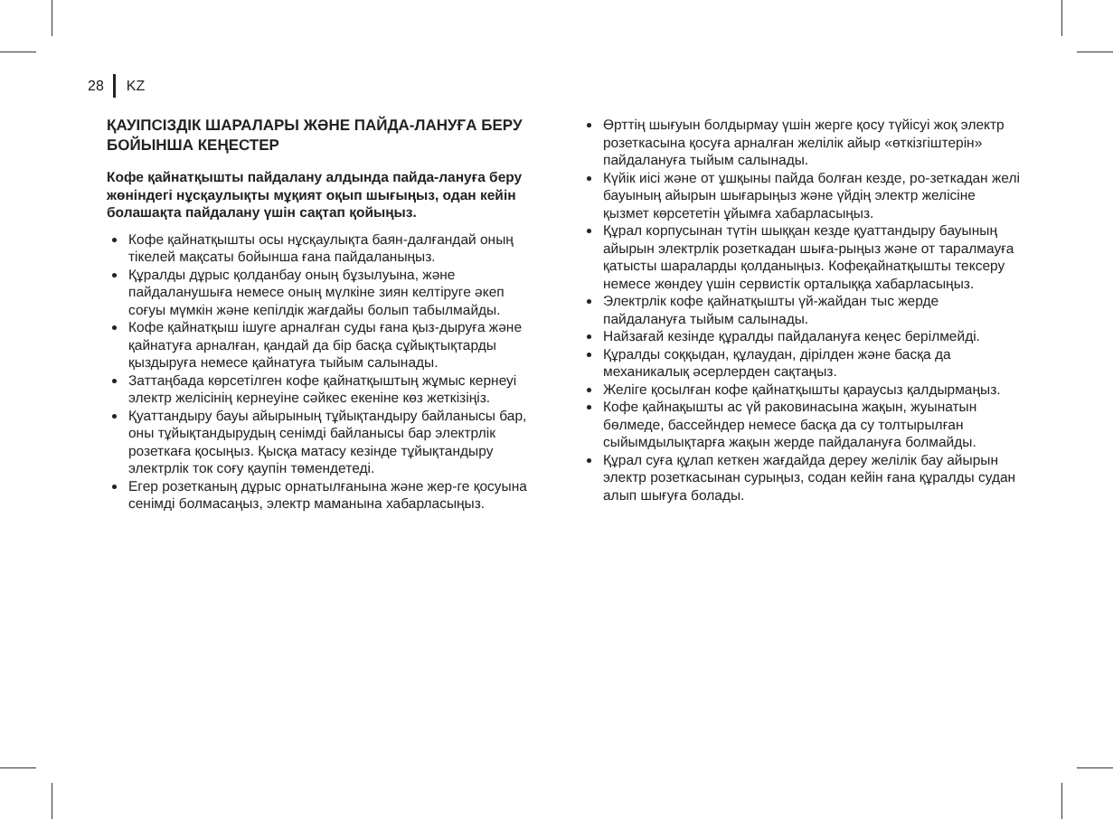28 KZ
ҚАУІПСІЗДІК ШАРАЛАРЫ ЖӘНЕ ПАЙДА-ЛАНУҒА БЕРУ БОЙЫНША КЕҢЕСТЕР
Кофе қайнатқышты пайдалану алдында пайда-лануға беру жөніндегі нұсқаулықты мұқият оқып шығыңыз, одан кейін болашақта пайдалану үшін сақтап қойыңыз.
Кофе қайнатқышты осы нұсқаулықта баян-далғандай оның тікелей мақсаты бойынша ғана пайдаланыңыз.
Құралды дұрыс қолданбау оның бұзылуына, және пайдаланушыға немесе оның мүлкіне зиян келтіруге әкеп соғуы мүмкін және кепілдік жағдайы болып табылмайды.
Кофе қайнатқыш ішуге арналған суды ғана қыз-дыруға және қайнатуға арналған, қандай да бір басқа сұйықтықтарды қыздыруға немесе қайнатуға тыйым салынады.
Заттаңбада көрсетілген кофе қайнатқыштың жұмыс кернеуі электр желісінің кернеуіне сәйкес екеніне көз жеткізіңіз.
Қуаттандыру бауы айырының тұйықтандыру байланысы бар, оны тұйықтандырудың сенімді байланысы бар электрлік розеткаға қосыңыз. Қысқа матасу кезінде тұйықтандыру электрлік ток соғу қаупін төмендетеді.
Егер розетканың дұрыс орнатылғанына және жер-ге қосуына сенімді болмасаңыз, электр маманына хабарласыңыз.
Өрттің шығуын болдырмау үшін жерге қосу түйісуі жоқ электр розеткасына қосуға арналған желілік айыр «өткізгіштерін» пайдалануға тыйым салынады.
Күйік иісі және от ұшқыны пайда болған кезде, ро-зеткадан желі бауының айырын шығарыңыз және үйдің электр желісіне қызмет көрсететін ұйымға хабарласыңыз.
Құрал корпусынан түтін шыққан кезде қуаттандыру бауының айырын электрлік розеткадан шыға-рыңыз және от таралмауға қатысты шараларды қолданыңыз. Кофеқайнатқышты тексеру немесе жөндеу үшін сервистік орталыққа хабарласыңыз.
Электрлік кофе қайнатқышты үй-жайдан тыс жерде пайдалануға тыйым салынады.
Найзағай кезінде құралды пайдалануға кеңес берілмейді.
Құралды соққыдан, құлаудан, дірілден және басқа да механикалық әсерлерден сақтаңыз.
Желіге қосылған кофе қайнатқышты қараусыз қалдырмаңыз.
Кофе қайнақышты ас үй раковинасына жақын, жуынатын бөлмеде, бассейндер немесе басқа да су толтырылған сыйымдылықтарға жақын жерде пайдалануға болмайды.
Құрал суға құлап кеткен жағдайда дереу желілік бау айырын электр розеткасынан сурыңыз, содан кейін ғана құралды судан алып шығуға болады.